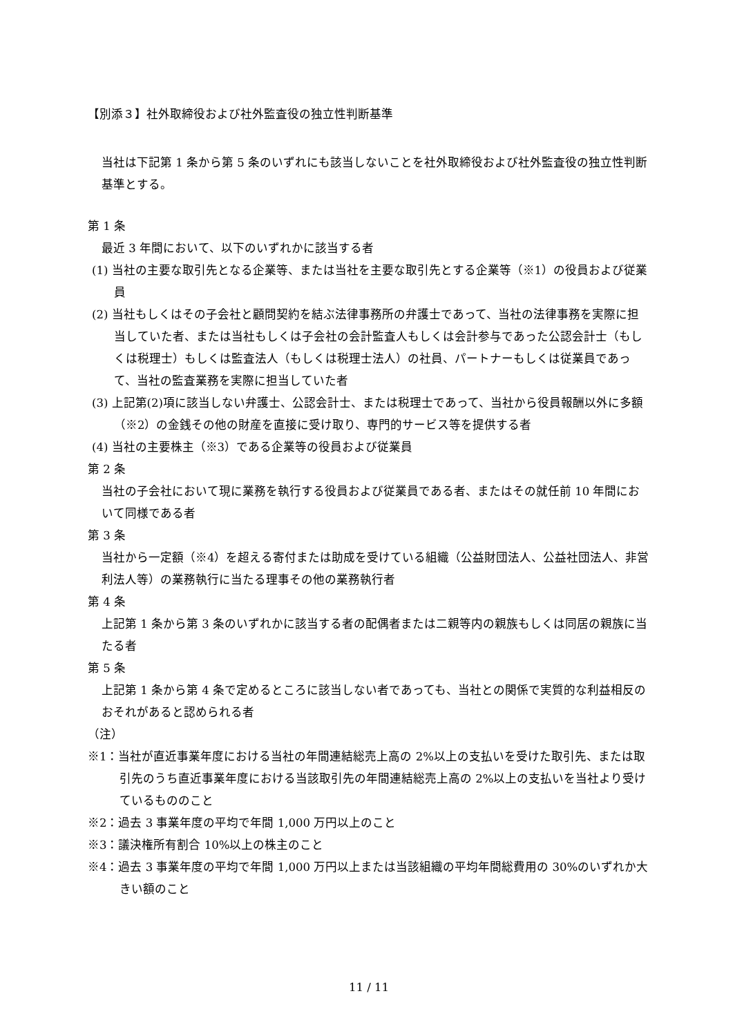【別添３】社外取締役および社外監査役の独立性判断基準
当社は下記第 1 条から第 5 条のいずれにも該当しないことを社外取締役および社外監査役の独立性判断基準とする。
第 1 条
最近 3 年間において、以下のいずれかに該当する者
(1) 当社の主要な取引先となる企業等、または当社を主要な取引先とする企業等（※1）の役員および従業員
(2) 当社もしくはその子会社と顧問契約を結ぶ法律事務所の弁護士であって、当社の法律事務を実際に担当していた者、または当社もしくは子会社の会計監査人もしくは会計参与であった公認会計士（もしくは税理士）もしくは監査法人（もしくは税理士法人）の社員、パートナーもしくは従業員であって、当社の監査業務を実際に担当していた者
(3) 上記第(2)項に該当しない弁護士、公認会計士、または税理士であって、当社から役員報酬以外に多額（※2）の金銭その他の財産を直接に受け取り、専門的サービス等を提供する者
(4) 当社の主要株主（※3）である企業等の役員および従業員
第 2 条
当社の子会社において現に業務を執行する役員および従業員である者、またはその就任前 10 年間において同様である者
第 3 条
当社から一定額（※4）を超える寄付または助成を受けている組織（公益財団法人、公益社団法人、非営利法人等）の業務執行に当たる理事その他の業務執行者
第 4 条
上記第 1 条から第 3 条のいずれかに該当する者の配偶者または二親等内の親族もしくは同居の親族に当たる者
第 5 条
上記第 1 条から第 4 条で定めるところに該当しない者であっても、当社との関係で実質的な利益相反のおそれがあると認められる者
（注）
※1：当社が直近事業年度における当社の年間連結総売上高の 2%以上の支払いを受けた取引先、または取引先のうち直近事業年度における当該取引先の年間連結総売上高の 2%以上の支払いを当社より受けているもののこと
※2：過去 3 事業年度の平均で年間 1,000 万円以上のこと
※3：議決権所有割合 10%以上の株主のこと
※4：過去 3 事業年度の平均で年間 1,000 万円以上または当該組織の平均年間総費用の 30%のいずれか大きい額のこと
11 / 11